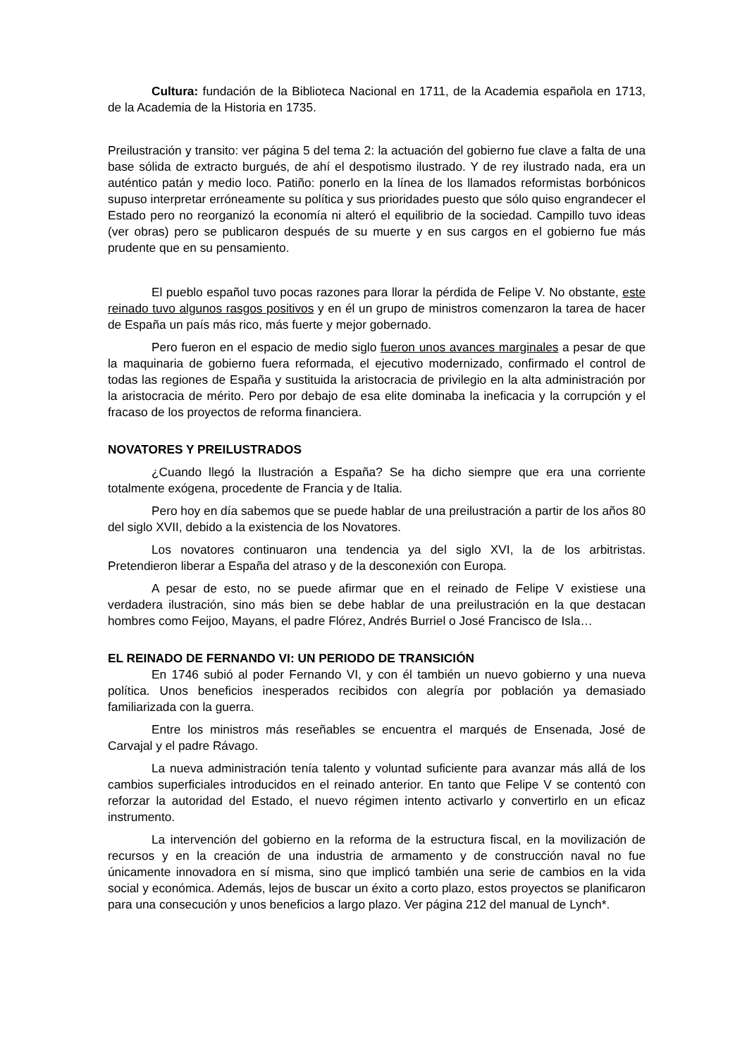Cultura: fundación de la Biblioteca Nacional en 1711, de la Academia española en 1713, de la Academia de la Historia en 1735.
Preilustración y transito: ver página 5 del tema 2: la actuación del gobierno fue clave a falta de una base sólida de extracto burgués, de ahí el despotismo ilustrado. Y de rey ilustrado nada, era un auténtico patán y medio loco. Patiño: ponerlo en la línea de los llamados reformistas borbónicos supuso interpretar erróneamente su política y sus prioridades puesto que sólo quiso engrandecer el Estado pero no reorganizó la economía ni alteró el equilibrio de la sociedad. Campillo tuvo ideas (ver obras) pero se publicaron después de su muerte y en sus cargos en el gobierno fue más prudente que en su pensamiento.
El pueblo español tuvo pocas razones para llorar la pérdida de Felipe V. No obstante, este reinado tuvo algunos rasgos positivos y en él un grupo de ministros comenzaron la tarea de hacer de España un país más rico, más fuerte y mejor gobernado.
Pero fueron en el espacio de medio siglo fueron unos avances marginales a pesar de que la maquinaria de gobierno fuera reformada, el ejecutivo modernizado, confirmado el control de todas las regiones de España y sustituida la aristocracia de privilegio en la alta administración por la aristocracia de mérito. Pero por debajo de esa elite dominaba la ineficacia y la corrupción y el fracaso de los proyectos de reforma financiera.
NOVATORES Y PREILUSTRADOS
¿Cuando llegó la Ilustración a España? Se ha dicho siempre que era una corriente totalmente exógena, procedente de Francia y de Italia.
Pero hoy en día sabemos que se puede hablar de una preilustración a partir de los años 80 del siglo XVII, debido a la existencia de los Novatores.
Los novatores continuaron una tendencia ya del siglo XVI, la de los arbitristas. Pretendieron liberar a España del atraso y de la desconexión con Europa.
A pesar de esto, no se puede afirmar que en el reinado de Felipe V existiese una verdadera ilustración, sino más bien se debe hablar de una preilustración en la que destacan hombres como Feijoo, Mayans, el padre Flórez, Andrés Burriel o José Francisco de Isla…
EL REINADO DE FERNANDO VI: UN PERIODO DE TRANSICIÓN
En 1746 subió al poder Fernando VI, y con él también un nuevo gobierno y una nueva política. Unos beneficios inesperados recibidos con alegría por población ya demasiado familiarizada con la guerra.
Entre los ministros más reseñables se encuentra el marqués de Ensenada, José de Carvajal y el padre Rávago.
La nueva administración tenía talento y voluntad suficiente para avanzar más allá de los cambios superficiales introducidos en el reinado anterior. En tanto que Felipe V se contentó con reforzar la autoridad del Estado, el nuevo régimen intento activarlo y convertirlo en un eficaz instrumento.
La intervención del gobierno en la reforma de la estructura fiscal, en la movilización de recursos y en la creación de una industria de armamento y de construcción naval no fue únicamente innovadora en sí misma, sino que implicó también una serie de cambios en la vida social y económica. Además, lejos de buscar un éxito a corto plazo, estos proyectos se planificaron para una consecución y unos beneficios a largo plazo. Ver página 212 del manual de Lynch*.